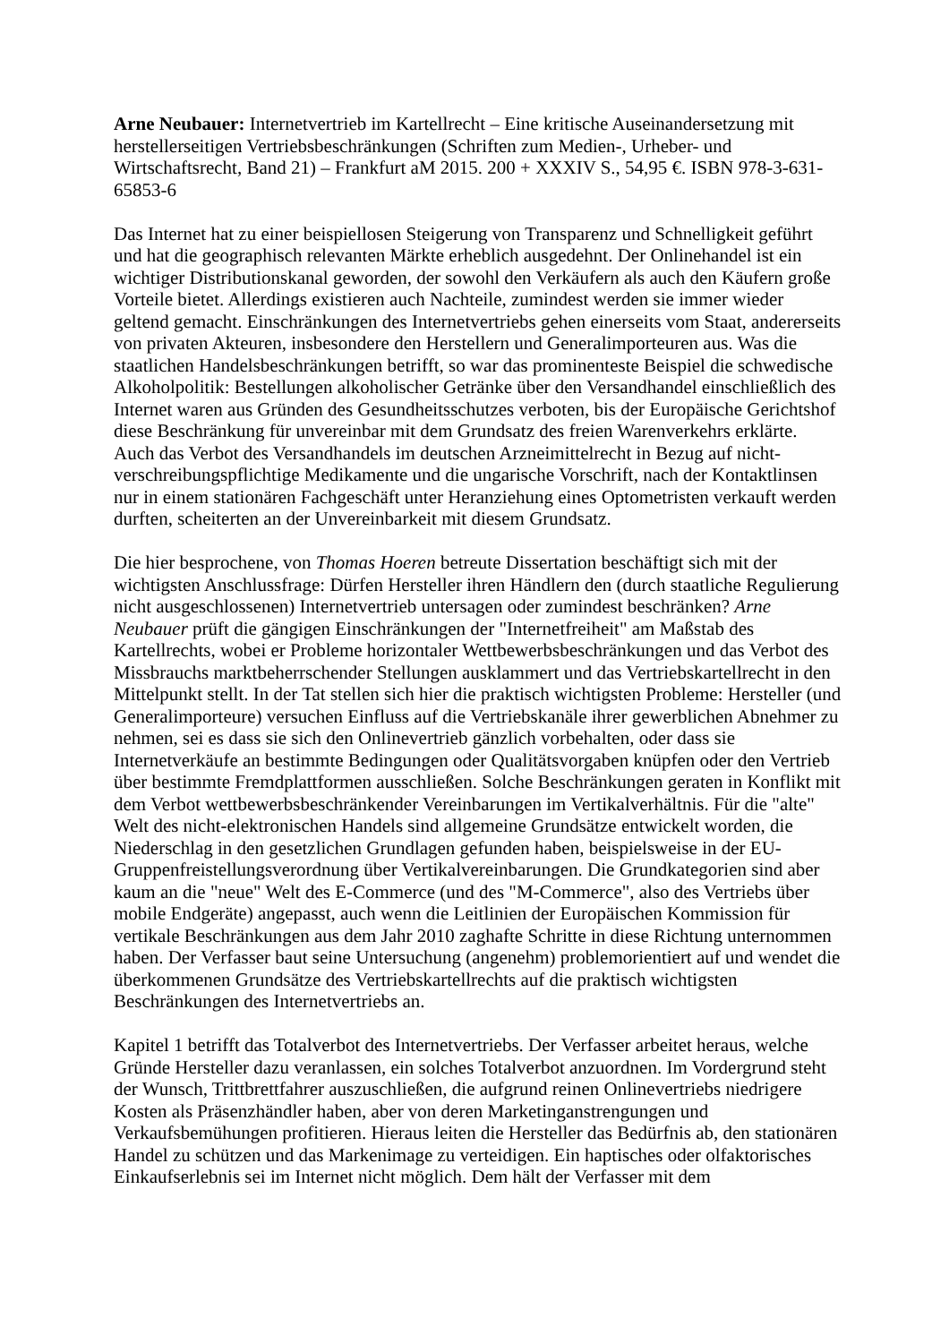Arne Neubauer: Internetvertrieb im Kartellrecht – Eine kritische Auseinandersetzung mit herstellerseitigen Vertriebsbeschränkungen (Schriften zum Medien-, Urheber- und Wirtschaftsrecht, Band 21) – Frankfurt aM 2015. 200 + XXXIV S., 54,95 €. ISBN 978-3-631-65853-6
Das Internet hat zu einer beispiellosen Steigerung von Transparenz und Schnelligkeit geführt und hat die geographisch relevanten Märkte erheblich ausgedehnt. Der Onlinehandel ist ein wichtiger Distributionskanal geworden, der sowohl den Verkäufern als auch den Käufern große Vorteile bietet. Allerdings existieren auch Nachteile, zumindest werden sie immer wieder geltend gemacht. Einschränkungen des Internetvertriebs gehen einerseits vom Staat, andererseits von privaten Akteuren, insbesondere den Herstellern und Generalimporteuren aus. Was die staatlichen Handelsbeschränkungen betrifft, so war das prominenteste Beispiel die schwedische Alkoholpolitik: Bestellungen alkoholischer Getränke über den Versandhandel einschließlich des Internet waren aus Gründen des Gesundheitsschutzes verboten, bis der Europäische Gerichtshof diese Beschränkung für unvereinbar mit dem Grundsatz des freien Warenverkehrs erklärte. Auch das Verbot des Versandhandels im deutschen Arzneimittelrecht in Bezug auf nicht-verschreibungspflichtige Medikamente und die ungarische Vorschrift, nach der Kontaktlinsen nur in einem stationären Fachgeschäft unter Heranziehung eines Optometristen verkauft werden durften, scheiterten an der Unvereinbarkeit mit diesem Grundsatz.
Die hier besprochene, von Thomas Hoeren betreute Dissertation beschäftigt sich mit der wichtigsten Anschlussfrage: Dürfen Hersteller ihren Händlern den (durch staatliche Regulierung nicht ausgeschlossenen) Internetvertrieb untersagen oder zumindest beschränken? Arne Neubauer prüft die gängigen Einschränkungen der "Internetfreiheit" am Maßstab des Kartellrechts, wobei er Probleme horizontaler Wettbewerbsbeschränkungen und das Verbot des Missbrauchs marktbeherrschender Stellungen ausklammert und das Vertriebskartellrecht in den Mittelpunkt stellt. In der Tat stellen sich hier die praktisch wichtigsten Probleme: Hersteller (und Generalimporteure) versuchen Einfluss auf die Vertriebskanäle ihrer gewerblichen Abnehmer zu nehmen, sei es dass sie sich den Onlinevertrieb gänzlich vorbehalten, oder dass sie Internetverkäufe an bestimmte Bedingungen oder Qualitätsvorgaben knüpfen oder den Vertrieb über bestimmte Fremdplattformen ausschließen. Solche Beschränkungen geraten in Konflikt mit dem Verbot wettbewerbsbeschränkender Vereinbarungen im Vertikalverhältnis. Für die "alte" Welt des nicht-elektronischen Handels sind allgemeine Grundsätze entwickelt worden, die Niederschlag in den gesetzlichen Grundlagen gefunden haben, beispielsweise in der EU-Gruppenfreistellungsverordnung über Vertikalvereinbarungen. Die Grundkategorien sind aber kaum an die "neue" Welt des E-Commerce (und des "M-Commerce", also des Vertriebs über mobile Endgeräte) angepasst, auch wenn die Leitlinien der Europäischen Kommission für vertikale Beschränkungen aus dem Jahr 2010 zaghafte Schritte in diese Richtung unternommen haben. Der Verfasser baut seine Untersuchung (angenehm) problemorientiert auf und wendet die überkommenen Grundsätze des Vertriebskartellrechts auf die praktisch wichtigsten Beschränkungen des Internetvertriebs an.
Kapitel 1 betrifft das Totalverbot des Internetvertriebs. Der Verfasser arbeitet heraus, welche Gründe Hersteller dazu veranlassen, ein solches Totalverbot anzuordnen. Im Vordergrund steht der Wunsch, Trittbrettfahrer auszuschließen, die aufgrund reinen Onlinevertriebs niedrigere Kosten als Präsenzhändler haben, aber von deren Marketinganstrengungen und Verkaufsbemühungen profitieren. Hieraus leiten die Hersteller das Bedürfnis ab, den stationären Handel zu schützen und das Markenimage zu verteidigen. Ein haptisches oder olfaktorisches Einkaufserlebnis sei im Internet nicht möglich. Dem hält der Verfasser mit dem